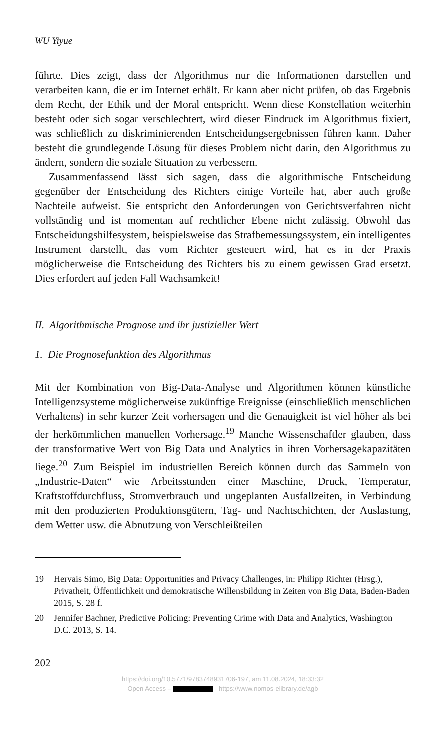WU Yiyue
führte. Dies zeigt, dass der Algorithmus nur die Informationen darstellen und verarbeiten kann, die er im Internet erhält. Er kann aber nicht prüfen, ob das Ergebnis dem Recht, der Ethik und der Moral entspricht. Wenn diese Konstellation weiterhin besteht oder sich sogar verschlechtert, wird dieser Eindruck im Algorithmus fixiert, was schließlich zu diskriminierenden Entscheidungsergebnissen führen kann. Daher besteht die grundlegende Lösung für dieses Problem nicht darin, den Algorithmus zu ändern, sondern die soziale Situation zu verbessern.
Zusammenfassend lässt sich sagen, dass die algorithmische Entscheidung gegenüber der Entscheidung des Richters einige Vorteile hat, aber auch große Nachteile aufweist. Sie entspricht den Anforderungen von Gerichtsverfahren nicht vollständig und ist momentan auf rechtlicher Ebene nicht zulässig. Obwohl das Entscheidungshilfesystem, beispielsweise das Strafbemessungssystem, ein intelligentes Instrument darstellt, das vom Richter gesteuert wird, hat es in der Praxis möglicherweise die Entscheidung des Richters bis zu einem gewissen Grad ersetzt. Dies erfordert auf jeden Fall Wachsamkeit!
II. Algorithmische Prognose und ihr justizieller Wert
1. Die Prognosefunktion des Algorithmus
Mit der Kombination von Big-Data-Analyse und Algorithmen können künstliche Intelligenzsysteme möglicherweise zukünftige Ereignisse (einschließlich menschlichen Verhaltens) in sehr kurzer Zeit vorhersagen und die Genauigkeit ist viel höher als bei der herkömmlichen manuellen Vorhersage.<sup>19</sup> Manche Wissenschaftler glauben, dass der transformative Wert von Big Data und Analytics in ihren Vorhersagekapazitäten liege.<sup>20</sup> Zum Beispiel im industriellen Bereich können durch das Sammeln von „Industrie-Daten“ wie Arbeitsstunden einer Maschine, Druck, Temperatur, Kraftstoffdurchfluss, Stromverbrauch und ungeplanten Ausfallzeiten, in Verbindung mit den produzierten Produktionsgütern, Tag- und Nachtschichten, der Auslastung, dem Wetter usw. die Abnutzung von Verschleißteilen
19 Hervais Simo, Big Data: Opportunities and Privacy Challenges, in: Philipp Richter (Hrsg.), Privatheit, Öffentlichkeit und demokratische Willensbildung in Zeiten von Big Data, Baden-Baden 2015, S. 28 f.
20 Jennifer Bachner, Predictive Policing: Preventing Crime with Data and Analytics, Washington D.C. 2013, S. 14.
202
https://doi.org/10.5771/9783748931706-197, am 11.08.2024, 18:33:32
Open Access – - https://www.nomos-elibrary.de/agb